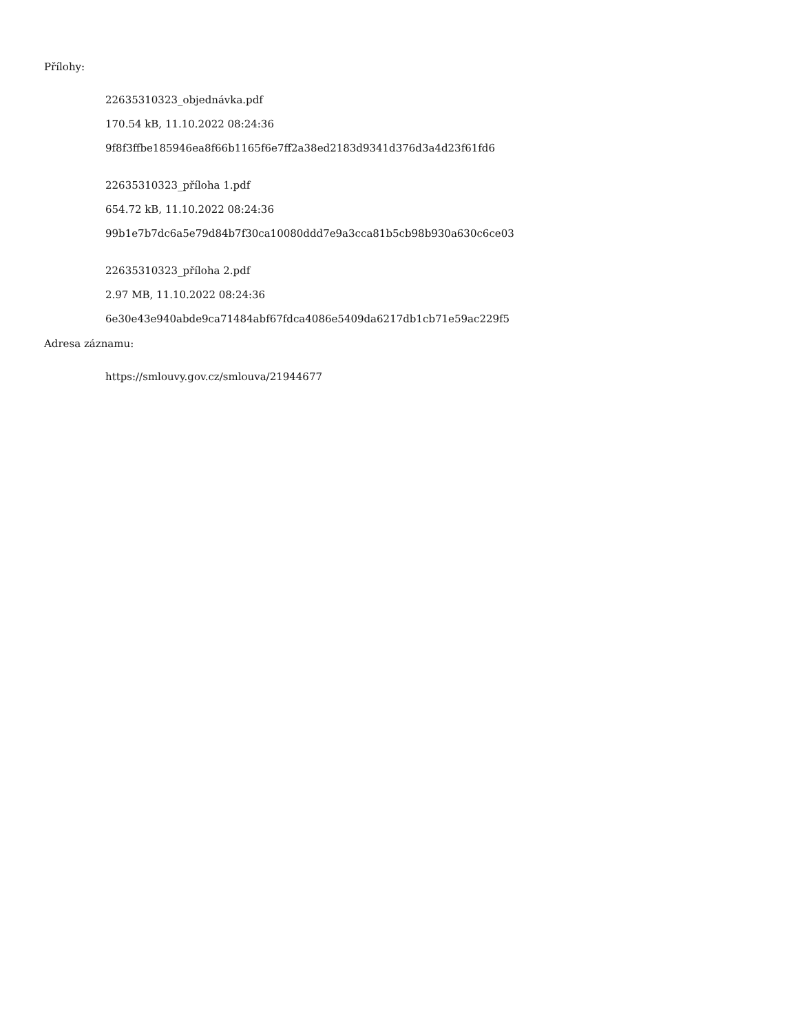Přílohy:
22635310323_objednávka.pdf
170.54 kB, 11.10.2022 08:24:36
9f8f3ffbe185946ea8f66b1165f6e7ff2a38ed2183d9341d376d3a4d23f61fd6
22635310323_příloha 1.pdf
654.72 kB, 11.10.2022 08:24:36
99b1e7b7dc6a5e79d84b7f30ca10080ddd7e9a3cca81b5cb98b930a630c6ce03
22635310323_příloha 2.pdf
2.97 MB, 11.10.2022 08:24:36
6e30e43e940abde9ca71484abf67fdca4086e5409da6217db1cb71e59ac229f5
Adresa záznamu:
https://smlouvy.gov.cz/smlouva/21944677